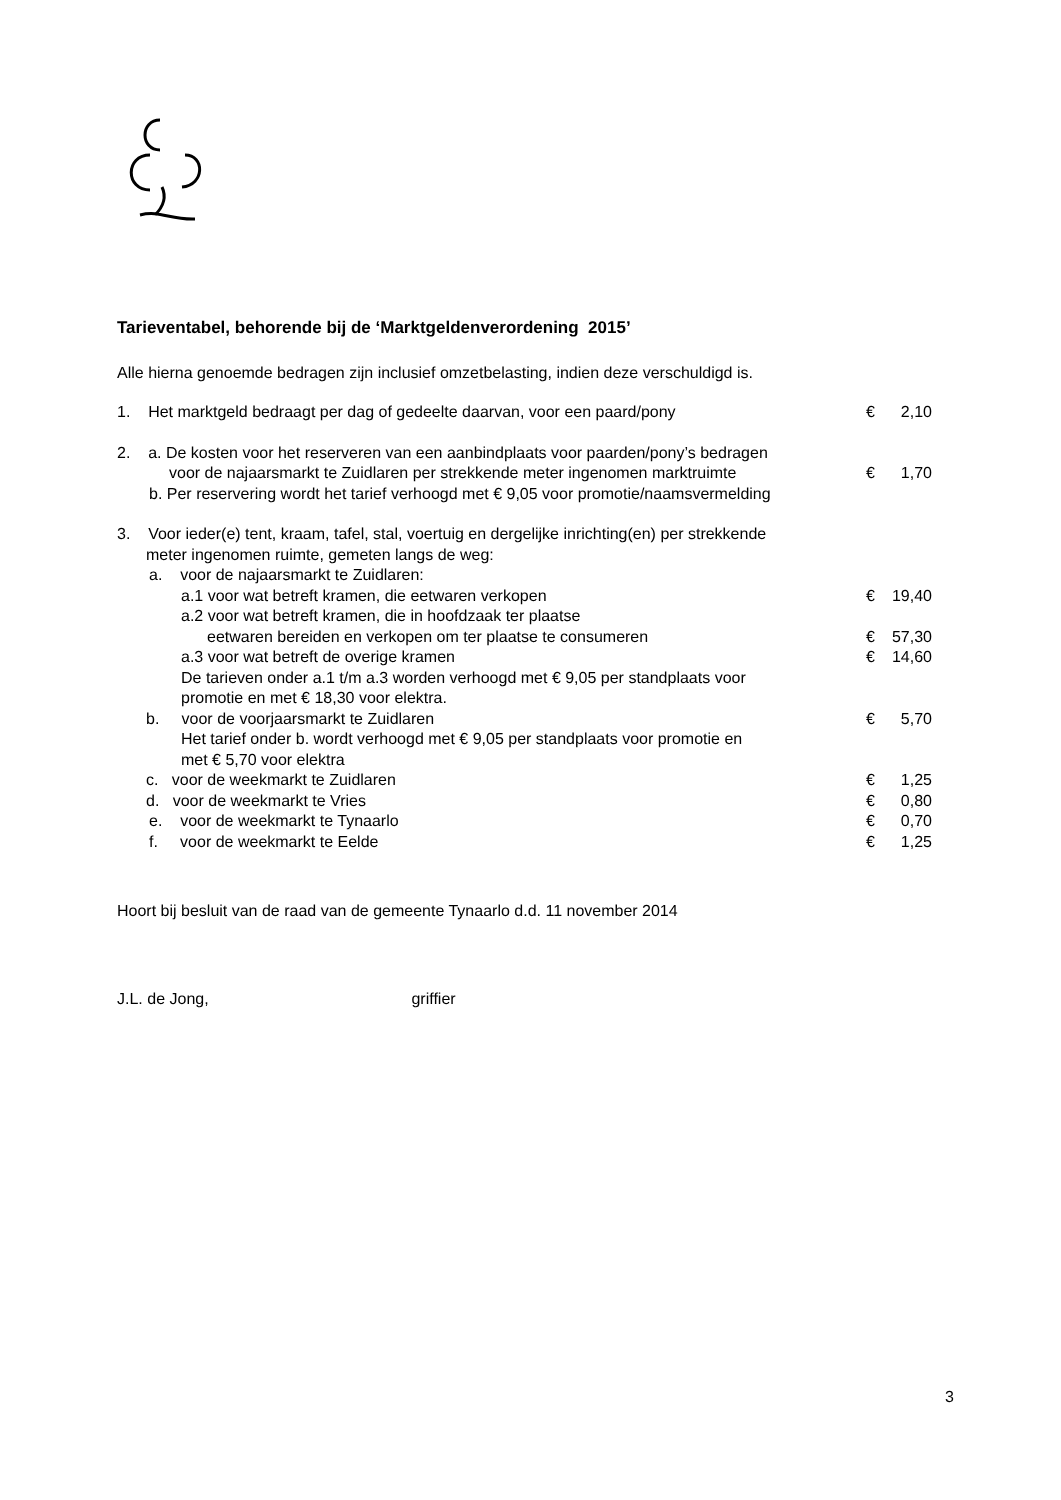Tarieventabel, behorende bij de ‘Marktgeldenverordening 2015’
Alle hierna genoemde bedragen zijn inclusief omzetbelasting, indien deze verschuldigd is.
1. Het marktgeld bedraagt per dag of gedeelte daarvan, voor een paard/pony € 2,10
2. a. De kosten voor het reserveren van een aanbindplaats voor paarden/pony’s bedragen
voor de najaarsmarkt te Zuidlaren per strekkende meter ingenomen marktruimte € 1,70
b. Per reservering wordt het tarief verhoogd met € 9,05 voor promotie/naamsvermelding
3. Voor ieder(e) tent, kraam, tafel, stal, voertuig en dergelijke inrichting(en) per strekkende
meter ingenomen ruimte, gemeten langs de weg:
a. voor de najaarsmarkt te Zuidlaren:
a.1 voor wat betreft kramen, die eetwaren verkopen € 19,40
a.2 voor wat betreft kramen, die in hoofdzaak ter plaatse
eetwaren bereiden en verkopen om ter plaatse te consumeren € 57,30
a.3 voor wat betreft de overige kramen € 14,60
De tarieven onder a.1 t/m a.3 worden verhoogd met € 9,05 per standplaats voor
promotie en met € 18,30 voor elektra.
b. voor de voorjaarsmarkt te Zuidlaren € 5,70
Het tarief onder b. wordt verhoogd met € 9,05 per standplaats voor promotie en
met € 5,70 voor elektra
c. voor de weekmarkt te Zuidlaren € 1,25
d. voor de weekmarkt te Vries € 0,80
e. voor de weekmarkt te Tynaarlo € 0,70
f. voor de weekmarkt te Eelde € 1,25
Hoort bij besluit van de raad van de gemeente Tynaarlo d.d. 11 november 2014
J.L. de Jong, griffier
3